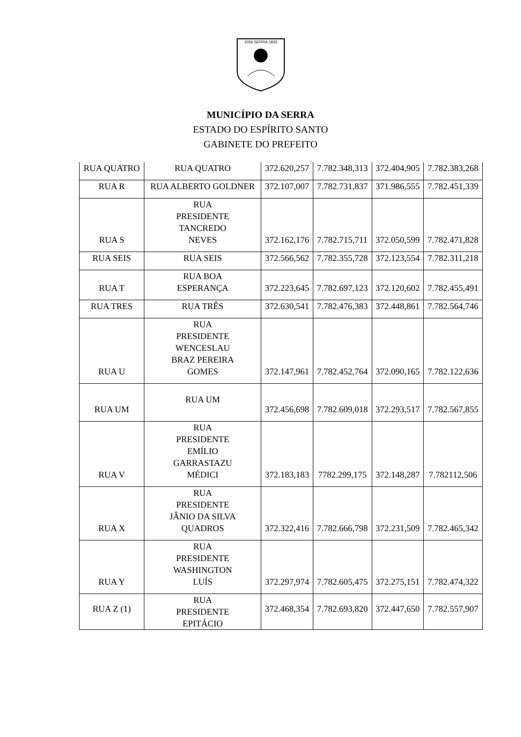1556 SERRA 1833
MUNICÍPIO DA SERRA
ESTADO DO ESPÍRITO SANTO
GABINETE DO PREFEITO
| RUA QUATRO | RUA QUATRO | 372.620,257 | 7.782.348,313 | 372.404,905 | 7.782.383,268 |
| RUA R | RUA ALBERTO GOLDNER | 372.107,007 | 7.782.731,837 | 371.986,555 | 7.782.451,339 |
| RUA S | RUA PRESIDENTE TANCREDO NEVES | 372.162,176 | 7.782.715,711 | 372.050,599 | 7.782.471,828 |
| RUA SEIS | RUA SEIS | 372.566,562 | 7.782.355,728 | 372.123,554 | 7.782.311,218 |
| RUA T | RUA BOA ESPERANÇA | 372.223,645 | 7.782.697,123 | 372.120,602 | 7.782.455,491 |
| RUA TRES | RUA TRÊS | 372.630,541 | 7.782.476,383 | 372.448,861 | 7.782.564,746 |
| RUA U | RUA PRESIDENTE WENCESLAU BRAZ PEREIRA GOMES | 372.147,961 | 7.782.452,764 | 372.090,165 | 7.782.122,636 |
| RUA UM | RUA UM | 372.456,698 | 7.782.609,018 | 372.293,517 | 7.782.567,855 |
| RUA V | RUA PRESIDENTE EMÍLIO GARRASTAZU MÉDICI | 372.183,183 | 7782.299,175 | 372.148,287 | 7.782112,506 |
| RUA X | RUA PRESIDENTE JÂNIO DA SILVA QUADROS | 372.322,416 | 7.782.666,798 | 372.231,509 | 7.782.465,342 |
| RUA Y | RUA PRESIDENTE WASHINGTON LUÍS | 372.297,974 | 7.782.605,475 | 372.275,151 | 7.782.474,322 |
| RUA Z (1) | RUA PRESIDENTE EPITÁCIO | 372.468,354 | 7.782.693,820 | 372.447,650 | 7.782.557,907 |